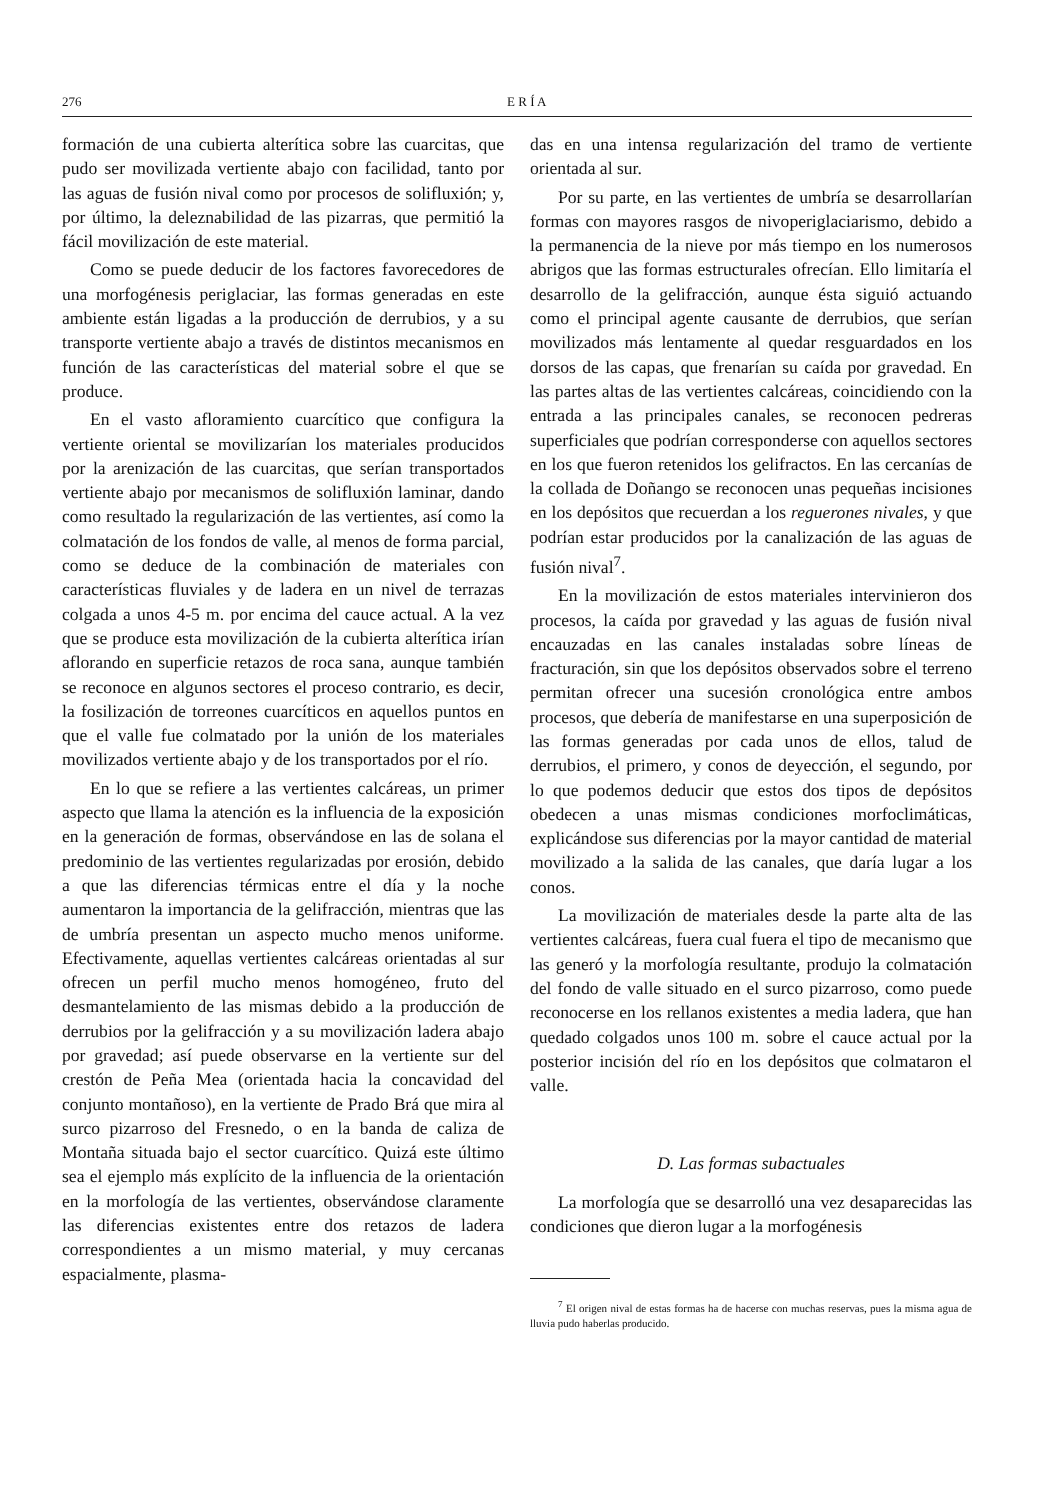276 E R Í A
formación de una cubierta alterítica sobre las cuarcitas, que pudo ser movilizada vertiente abajo con facilidad, tanto por las aguas de fusión nival como por procesos de solifluxión; y, por último, la deleznabilidad de las pizarras, que permitió la fácil movilización de este material.
Como se puede deducir de los factores favorecedores de una morfogénesis periglaciar, las formas generadas en este ambiente están ligadas a la producción de derrubios, y a su transporte vertiente abajo a través de distintos mecanismos en función de las características del material sobre el que se produce.
En el vasto afloramiento cuarcítico que configura la vertiente oriental se movilizarían los materiales producidos por la arenización de las cuarcitas, que serían transportados vertiente abajo por mecanismos de solifluxión laminar, dando como resultado la regularización de las vertientes, así como la colmatación de los fondos de valle, al menos de forma parcial, como se deduce de la combinación de materiales con características fluviales y de ladera en un nivel de terrazas colgada a unos 4-5 m. por encima del cauce actual. A la vez que se produce esta movilización de la cubierta alterítica irían aflorando en superficie retazos de roca sana, aunque también se reconoce en algunos sectores el proceso contrario, es decir, la fosilización de torreones cuarcíticos en aquellos puntos en que el valle fue colmatado por la unión de los materiales movilizados vertiente abajo y de los transportados por el río.
En lo que se refiere a las vertientes calcáreas, un primer aspecto que llama la atención es la influencia de la exposición en la generación de formas, observándose en las de solana el predominio de las vertientes regularizadas por erosión, debido a que las diferencias térmicas entre el día y la noche aumentaron la importancia de la gelifracción, mientras que las de umbría presentan un aspecto mucho menos uniforme. Efectivamente, aquellas vertientes calcáreas orientadas al sur ofrecen un perfil mucho menos homogéneo, fruto del desmantelamiento de las mismas debido a la producción de derrubios por la gelifracción y a su movilización ladera abajo por gravedad; así puede observarse en la vertiente sur del crestón de Peña Mea (orientada hacia la concavidad del conjunto montañoso), en la vertiente de Prado Brá que mira al surco pizarroso del Fresnedo, o en la banda de caliza de Montaña situada bajo el sector cuarcítico. Quizá este último sea el ejemplo más explícito de la influencia de la orientación en la morfología de las vertientes, observándose claramente las diferencias existentes entre dos retazos de ladera correspondientes a un mismo material, y muy cercanas espacialmente, plasma-
das en una intensa regularización del tramo de vertiente orientada al sur.
Por su parte, en las vertientes de umbría se desarrollarían formas con mayores rasgos de nivoperiglaciarismo, debido a la permanencia de la nieve por más tiempo en los numerosos abrigos que las formas estructurales ofrecían. Ello limitaría el desarrollo de la gelifracción, aunque ésta siguió actuando como el principal agente causante de derrubios, que serían movilizados más lentamente al quedar resguardados en los dorsos de las capas, que frenarían su caída por gravedad. En las partes altas de las vertientes calcáreas, coincidiendo con la entrada a las principales canales, se reconocen pedreras superficiales que podrían corresponderse con aquellos sectores en los que fueron retenidos los gelifractos. En las cercanías de la collada de Doñango se reconocen unas pequeñas incisiones en los depósitos que recuerdan a los reguerones nivales, y que podrían estar producidos por la canalización de las aguas de fusión nival<sup>7</sup>.
En la movilización de estos materiales intervinieron dos procesos, la caída por gravedad y las aguas de fusión nival encauzadas en las canales instaladas sobre líneas de fracturación, sin que los depósitos observados sobre el terreno permitan ofrecer una sucesión cronológica entre ambos procesos, que debería de manifestarse en una superposición de las formas generadas por cada unos de ellos, talud de derrubios, el primero, y conos de deyección, el segundo, por lo que podemos deducir que estos dos tipos de depósitos obedecen a unas mismas condiciones morfoclimáticas, explicándose sus diferencias por la mayor cantidad de material movilizado a la salida de las canales, que daría lugar a los conos.
La movilización de materiales desde la parte alta de las vertientes calcáreas, fuera cual fuera el tipo de mecanismo que las generó y la morfología resultante, produjo la colmatación del fondo de valle situado en el surco pizarroso, como puede reconocerse en los rellanos existentes a media ladera, que han quedado colgados unos 100 m. sobre el cauce actual por la posterior incisión del río en los depósitos que colmataron el valle.
D. Las formas subactuales
La morfología que se desarrolló una vez desaparecidas las condiciones que dieron lugar a la morfogénesis
<sup>7</sup> El origen nival de estas formas ha de hacerse con muchas reservas, pues la misma agua de lluvia pudo haberlas producido.